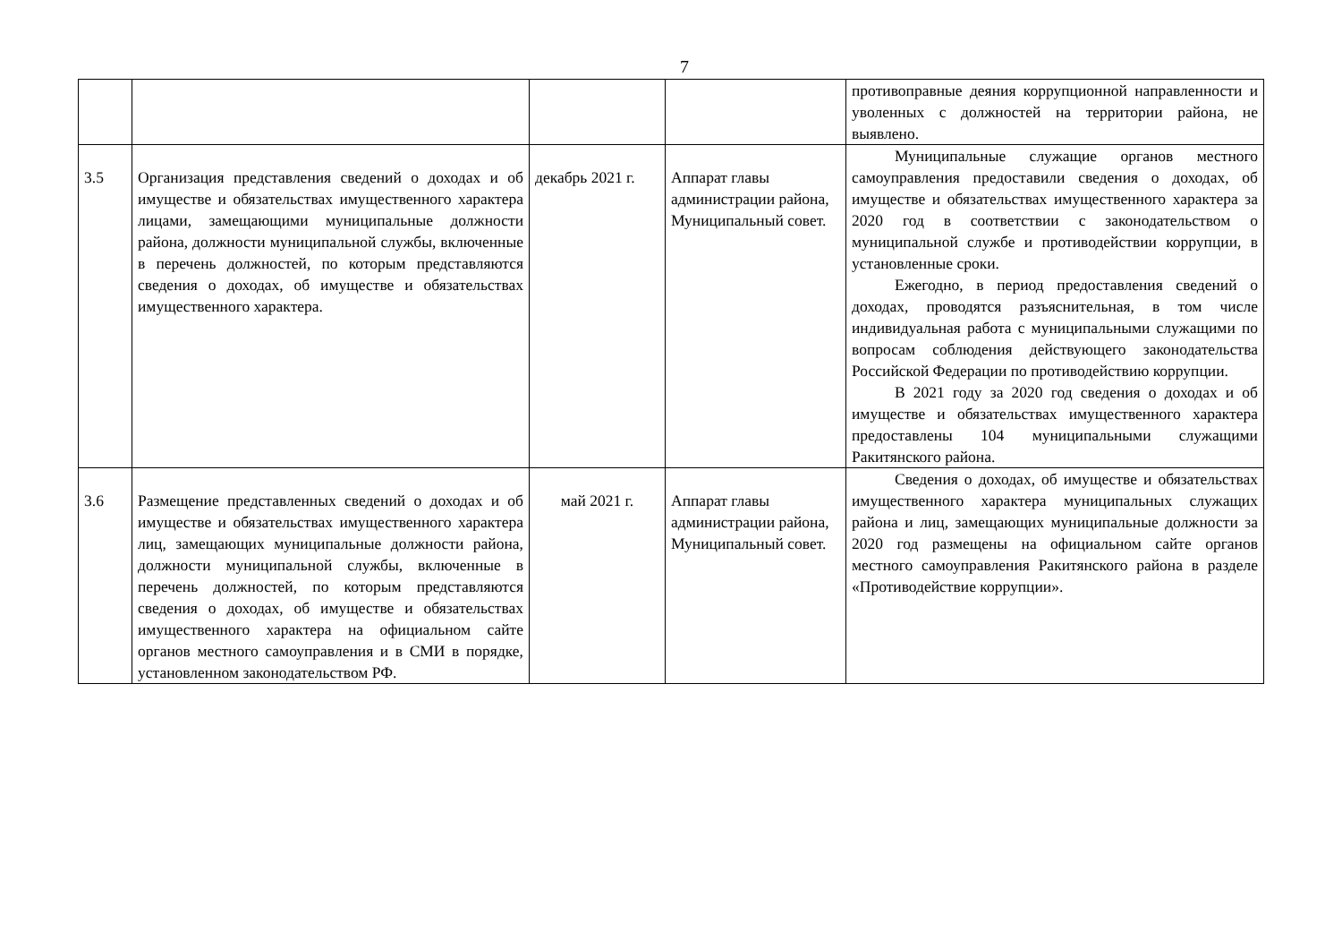7
| | | | | противоправные деяния коррупционной направленности и уволенных с должностей на территории района, не выявлено. |
| 3.5 | Организация представления сведений о доходах и об имуществе и обязательствах имущественного характера лицами, замещающими муниципальные должности района, должности муниципальной службы, включенные в перечень должностей, по которым представляются сведения о доходах, об имуществе и обязательствах имущественного характера. | декабрь 2021 г. | Аппарат главы администрации района, Муниципальный совет. | Муниципальные служащие органов местного самоуправления предоставили сведения о доходах, об имуществе и обязательствах имущественного характера за 2020 год в соответствии с законодательством о муниципальной службе и противодействии коррупции, в установленные сроки. Ежегодно, в период предоставления сведений о доходах, проводятся разъяснительная, в том числе индивидуальная работа с муниципальными служащими по вопросам соблюдения действующего законодательства Российской Федерации по противодействию коррупции. В 2021 году за 2020 год сведения о доходах и об имуществе и обязательствах имущественного характера предоставлены 104 муниципальными служащими Ракитянского района. |
| 3.6 | Размещение представленных сведений о доходах и об имуществе и обязательствах имущественного характера лиц, замещающих муниципальные должности района, должности муниципальной службы, включенные в перечень должностей, по которым представляются сведения о доходах, об имуществе и обязательствах имущественного характера на официальном сайте органов местного самоуправления и в СМИ в порядке, установленном законодательством РФ. | май 2021 г. | Аппарат главы администрации района, Муниципальный совет. | Сведения о доходах, об имуществе и обязательствах имущественного характера муниципальных служащих района и лиц, замещающих муниципальные должности за 2020 год размещены на официальном сайте органов местного самоуправления Ракитянского района в разделе «Противодействие коррупции». |